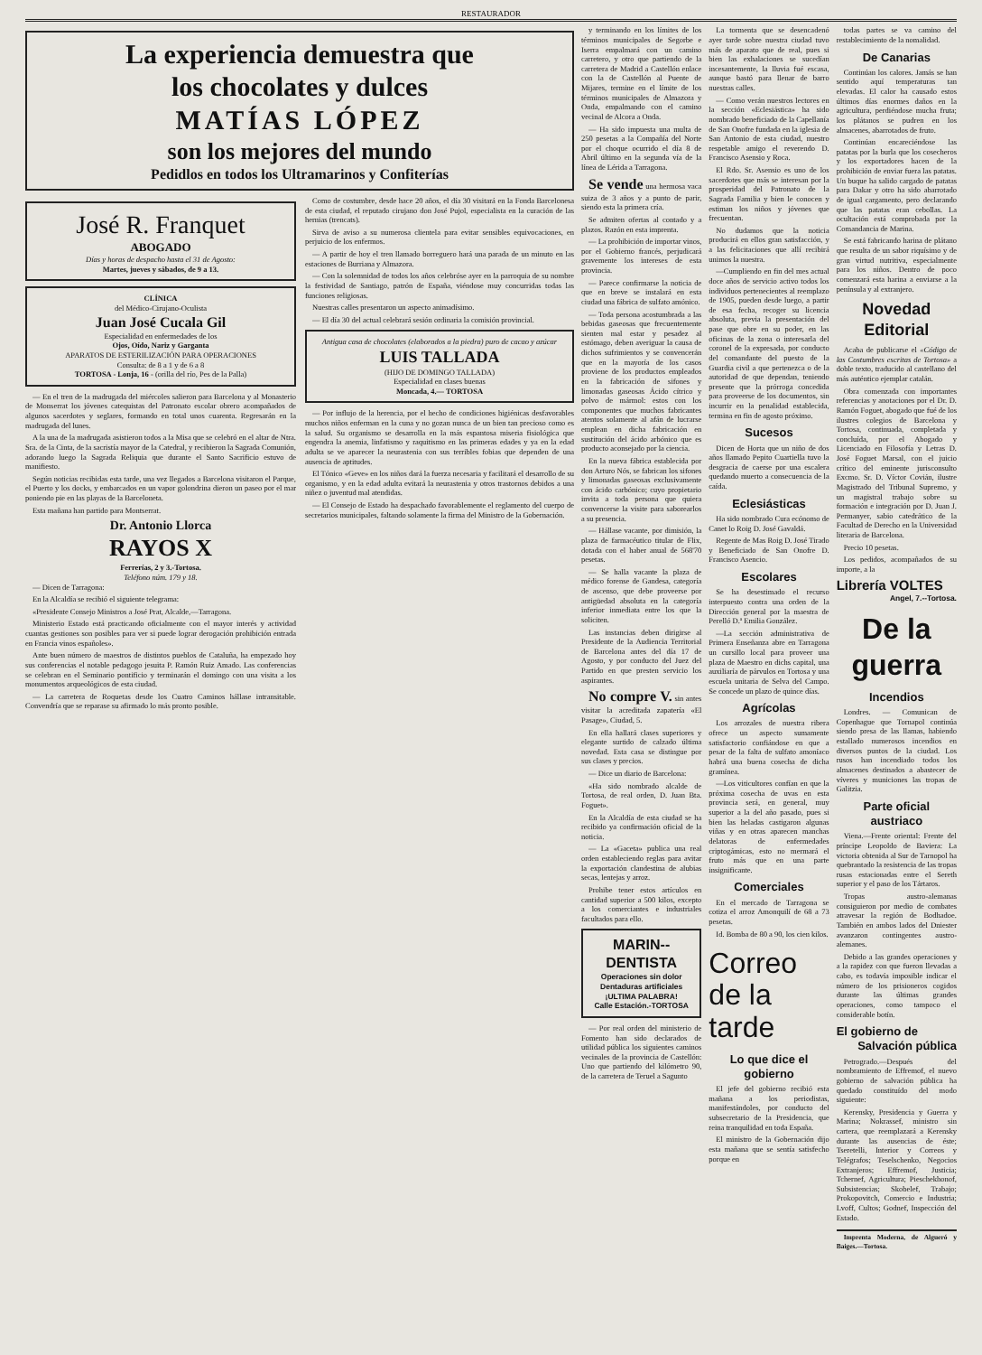RESTAURADOR
La experiencia demuestra que
los chocolates y dulces
MATÍAS LÓPEZ
son los mejores del mundo
Pedidlos en todos los Ultramarinos y Confiterías
José R. Franquet
ABOGADO
Días y horas de despacho hasta el 31 de Agosto:
Martes, jueves y sábados, de 9 a 13.
CLÍNICA
del Médico-Cirujano-Oculista
Juan José Cucala Gil
Especialidad en enfermedades de los
Ojos, Oído, Nariz y Garganta
APARATOS DE ESTERILIZACIÓN PARA OPERACIONES
Consulta: de 8 a 1 y de 6 a 8
TORTOSA - Lonja, 16 - (orilla del río, Pes de la Palla)
— En el tren de la madrugada del miércoles salieron para Barcelona y al Monasterio de Monserrat los jóvenes catequistas del Patronato escolar obrero acompañados de algunos sacerdotes y seglares, formando en total unos cuarenta. Regresarán en la madrugada del lunes.
A la una de la madrugada asistieron todos a la Misa que se celebró en el altar de Ntra. Sra. de la Cinta, de la sacristía mayor de la Catedral, y recibieron la Sagrada Comunión, adorando luego la Sagrada Reliquia que durante el Santo Sacrificio estuvo de manifiesto.
Según noticias recibidas esta tarde, una vez llegados a Barcelona visitaron el Parque, el Puerto y los docks, y embarcados en un vapor golondrina dieron un paseo por el mar poniendo pie en las playas de la Barceloneta.
Esta mañana han partido para Montserrat.
Dr. Antonio Llorca
RAYOS X
Ferrerías, 2 y 3.-Tortosa.
Teléfono núm. 179 y 18.
— Dicen de Tarragona:
En la Alcaldía se recibió el siguiente telegrama:
«Presidente Consejo Ministros a José Prat, Alcalde,—Tarragona.
Ministerio Estado está practicando oficialmente con el mayor interés y actividad cuantas gestiones son posibles para ver si puede lograr derogación prohibición entrada en Francia vinos españoles».
Ante buen número de maestros de distintos pueblos de Cataluña, ha empezado hoy sus conferencias el notable pedagogo jesuita P. Ramón Ruiz Amado. Las conferencias se celebran en el Seminario pontificio y terminarán el domingo con una visita a los monumentos arqueológicos de esta ciudad.
— La carretera de Roquetas desde los Cuatro Caminos hállase intransitable. Convendría que se reparase su afirmado lo más pronto posible.
Como de costumbre, desde hace 20 años, el día 30 visitará en la Fonda Barcelonesa de esta ciudad, el reputado cirujano don José Pujol, especialista en la curación de las hernias (trencats).
Sirva de aviso a su numerosa clientela para evitar sensibles equivocaciones, en perjuicio de los enfermos.
— A partir de hoy el tren llamado borreguero hará una parada de un minuto en las estaciones de Burriana y Almazora.
— Con la solemnidad de todos los años celebróse ayer en la parroquia de su nombre la festividad de Santiago, patrón de España, viéndose muy concurridas todas las funciones religiosas.
Nuestras calles presentaron un aspecto animadísimo.
— El día 30 del actual celebrará sesión ordinaria la comisión provincial.
Antigua casa de chocolates (elaborados a la piedra) puro de cacao y azúcar
LUIS TALLADA
(HIJO DE DOMINGO TALLADA)
Especialidad en clases buenas
Moncada, 4.— TORTOSA
— Por influjo de la herencia, por el hecho de condiciones higiénicas desfavorables muchos niños enferman en la cuna y no gozan nunca de un bien tan precioso como es la salud. Su organismo se desarrolla en la más espantosa miseria fisiológica que engendra la anemia, linfatismo y raquitismo en las primeras edades y ya en la edad adulta se ve aparecer la neurastenia con sus terribles fobias que dependen de una ausencia de aptitudes.
El Tónico «Geve» en los niños dará la fuerza necesaria y facilitará el desarrollo de su organismo, y en la edad adulta evitará la neurastenia y otros trastornos debidos a una niñez o juventud mal atendidas.
— El Consejo de Estado ha despachado favorablemente el reglamento del cuerpo de secretarios municipales, faltando solamente la firma del Ministro de la Gobernación.
y terminando en los límites de los términos municipales de Segorbe e Iserra empalmará con un camino carretero, y otro que partiendo de la carretera de Madrid a Castellón enlace con la de Castellón al Puente de Mijares, termine en el límite de los términos municipales de Almazora y Onda, empalmando con el camino vecinal de Alcora a Onda.
— Ha sido impuesta una multa de 250 pesetas a la Compañía del Norte por el choque ocurrido el día 8 de Abril último en la segunda vía de la línea de Lérida a Tarragona.
Se vende una hermosa vaca suiza de 3 años y a punto de parir, siendo esta la primera cría.
Se admiten ofertas al contado y a plazos. Razón en esta imprenta.
— La prohibición de importar vinos, por el Gobierno francés, perjudicará gravemente los intereses de esta provincia.
— Parece confirmarse la noticia de que en breve se instalará en esta ciudad una fábrica de sulfato amónico.
— Toda persona acostumbrada a las bebidas gaseosas que frecuentemente sienten mal estar y pesadez al estómago, deben averiguar la causa de dichos sufrimientos y se convencerán que en la mayoría de los casos proviene de los productos empleados en la fabricación de sifones y limonadas gaseosas Ácido cítrico y polvo de mármol: estos con los componentes que muchos fabricantes atentos solamente al afán de lucrarse emplean en dicha fabricación en sustitución del ácido arbónico que es producto aconsejado por la ciencia.
En la nueva fábrica establecida por don Arturo Nós, se fabrican los sifones y limonadas gaseosas exclusivamente con ácido carbónico; cuyo propietario invita a toda persona que quiera convencerse la visite para saborearlos a su presencia.
— Hállase vacante, por dimisión, la plaza de farmacéutico titular de Flix, dotada con el haber anual de 568'70 pesetas.
— Se halla vacante la plaza de médico forense de Gandesa, categoría de ascenso, que debe proveerse por antigüedad absoluta en la categoría inferior inmediata entre los que la soliciten.
Las instancias deben dirigirse al Presidente de la Audiencia Territorial de Barcelona antes del día 17 de Agosto, y por conducto del Juez del Partido en que presten servicio los aspirantes.
No compre V. sin antes visitar la acreditada zapatería «El Pasage», Ciudad, 5.
En ella hallará clases superiores y elegante surtido de calzado última novedad. Esta casa se distingue por sus clases y precios.
— Dice un diario de Barcelona:
«Ha sido nombrado alcalde de Tortosa, de real orden, D. Juan Bta. Foguet».
En la Alcaldía de esta ciudad se ha recibido ya confirmación oficial de la noticia.
— La «Gaceta» publica una real orden estableciendo reglas para avitar la exportación clandestina de alubias secas, lentejas y arroz.
Prohibe tener estos artículos en cantidad superior a 500 kilos, excepto a los comerciantes e industriales facultados para ello.
MARIN--DENTISTA
Operaciones sin dolor
Dentaduras artificiales
¡ULTIMA PALABRA!
Calle Estación.-TORTOSA
— Por real orden del ministerio de Fomento han sido declarados de utilidad pública los siguientes caminos vecinales de la provincia de Castellón: Uno que partiendo del kilómetro 90, de la carretera de Teruel a Sagunto
La tormenta que se desencadenó ayer tarde sobre nuestra ciudad tuvo más de aparato que de real, pues si bien las exhalaciones se sucedían incesantemente, la lluvia fué escasa, aunque bastó para llenar de barro nuestras calles.
— Como verán nuestros lectores en la sección «Eclesiástica» ha sido nombrado beneficiado de la Capellanía de San Onofre fundada en la iglesia de San Antonio de esta ciudad, nuestro respetable amigo el reverendo D. Francisco Asensio y Roca.
El Rdo. Sr. Asensio es uno de los sacerdotes que más se interesan por la prosperidad del Patronato de la Sagrada Familia y bien le conocen y estiman los niños y jóvenes que frecuentan.
No dudamos que la noticia producirá en ellos gran satisfacción, y a las felicitaciones que allí recibirá unimos la nuestra.
—Cumpliendo en fin del mes actual doce años de servicio activo todos los individuos pertenecientes al reemplazo de 1905, pueden desde luego, a partir de esa fecha, recoger su licencia absoluta, previa la presentación del pase que obre en su poder, en las oficinas de la zona o interesarla del coronel de la expresada, por conducto del comandante del puesto de la Guardia civil a que pertenezca o de la autoridad de que dependan, teniendo presente que la prórroga concedida para proveerse de los documentos, sin incurrir en la penalidad establecida, termina en fin de agosto próximo.
Sucesos
Dicen de Horta que un niño de dos años llamado Pepito Cuartiella tuvo la desgracia de caerse por una escalera quedando muerto a consecuencia de la caída.
Eclesiásticas
Ha sido nombrado Cura ecónomo de Canet lo Roig D. José Gavaldá.
Regente de Mas Roig D. José Tirado y Beneficiado de San Onofre D. Francisco Asencio.
Escolares
Se ha desestimado el recurso interpuesto contra una orden de la Dirección general por la maestra de Perelló D.ª Emilia González.
—La sección administrativa de Primera Enseñanza abre en Tarragona un cursillo local para proveer una plaza de Maestro en dichs capital, una auxiliaría de párvulos en Tortosa y una escuela unitaria de Selva del Campo. Se concede un plazo de quince días.
Agrícolas
Los arrozales de nuestra ribera ofrece un aspecto sumamente satisfactorio confiándose en que a pesar de la falta de sulfato amoníaco habrá una buena cosecha de dicha gramínea.
—Los viticultores confían en que la próxima cosecha de uvas en esta provincia será, en general, muy superior a la del año pasado, pues si bien las heladas castigaron algunas viñas y en otras aparecen manchas delatoras de enfermedades criptogámicas, esto no mermará el fruto más que en una parte insignificante.
Comerciales
En el mercado de Tarragona se cotiza el arroz Amonquilí de 68 a 73 pesetas.
Id. Bomba de 80 a 90, los cien kilos.
Correo
de la tarde
Lo que dice el gobierno
El jefe del gobierno recibió esta mañana a los periodistas, manifestándoles, por conducto del subsecretario de la Presidencia, que reina tranquilidad en toda España.
El ministro de la Gobernación dijo esta mañana que se sentía satisfecho porque en
todas partes se va camino del restablecimiento de la nomalidad.
De Canarias
Continúan los calores. Jamás se han sentido aquí temperaturas tan elevadas. El calor ha causado estos últimos días enormes daños en la agricultura, perdiéndose mucha fruta; los plátanos se pudren en los almacenes, abarrotados de fruto.
Continúan encareciéndose las patatas por la burla que los cosecheros y los exportadores hacen de la prohibición de enviar fuera las patatas. Un buque ha salido cargado de patatas para Dakar y otro ha sido abarrotado de igual cargamento, pero declarando que las patatas eran cebollas. La ocultación está comprobada por la Comandancia de Marina.
Se está fabricando harina de plátano que resulta de un sabor riquísimo y de gran virtud nutritiva, especialmente para los niños. Dentro de poco comenzará esta harina a enviarse a la península y al extranjero.
Novedad Editorial
Acaba de publicarse el «Código de las Costumbres escritas de Tortosa» a doble texto, traducido al castellano del más auténtico ejemplar catalán.
Obra comenzada con importantes referencias y anotaciones por el Dr. D. Ramón Foguet, abogado que fué de los ilustres colegios de Barcelona y Tortosa, continuada, completada y concluída, por el Abogado y Licenciado en Filosofía y Letras D. José Foguet Marsal, con el juicio crítico del eminente jurisconsulto Excmo. Sr. D. Víctor Covián, ilustre Magistrado del Tribunal Supremo, y un magistral trabajo sobre su formación e integración por D. Juan J. Permanyer, sabio catedrático de la Facultad de Derecho en la Universidad literaria de Barcelona.
Precio 10 pesetas.
Los pedidos, acompañados de su importe, a la
Librería VOLTES
Angel, 7.--Tortosa.
De la guerra
Incendios
Londres. — Comunican de Copenhague que Tornapol continúa siendo presa de las llamas, habiendo estallado numerosos incendios en diversos puntos de la ciudad. Los rusos han incendiado todos los almacenes destinados a abastecer de víveres y municiones las tropas de Galitzia.
Parte oficial austriaco
Viena.—Frente oriental: Frente del príncipe Leopoldo de Baviera: La victoria obtenida al Sur de Tarnopol ha quebrantado la resistencia de las tropas rusas estacionadas entre el Sereth superior y el paso de los Tártaros.
Tropas austro-alemanas consiguieron por medio de combates atravesar la región de Bodhadoe. También en ambos lados del Dniester avanzaron contingentes austro-alemanes.
Debido a las grandes operaciones y a la rapidez con que fueron llevadas a cabo, es todavía imposible indicar el número de los prisioneros cogidos durante las últimas grandes operaciones, como tampoco el considerable botín.
El gobierno de
Salvación pública
Petrogrado.—Después del nombramiento de Effremof, el nuevo gobierno de salvación pública ha quedado constituído del modo siguiente:
Kerensky, Presidencia y Guerra y Marina; Nokrassef, ministro sin cartera, que reemplazará a Kerensky durante las ausencias de éste; Tseretelli, Interior y Correos y Telégrafos; Teselschenko, Negocios Extranjeros; Effremof, Justicia; Tchernef, Agricultura; Pieschekhonof, Subsistencias; Skobelef, Trabajo; Prokopovitch, Comercio e Industria; Lvoff, Cultos; Godnef, Inspección del Estado.
Imprenta Moderna, de Algueró y Baiges.—Tortosa.